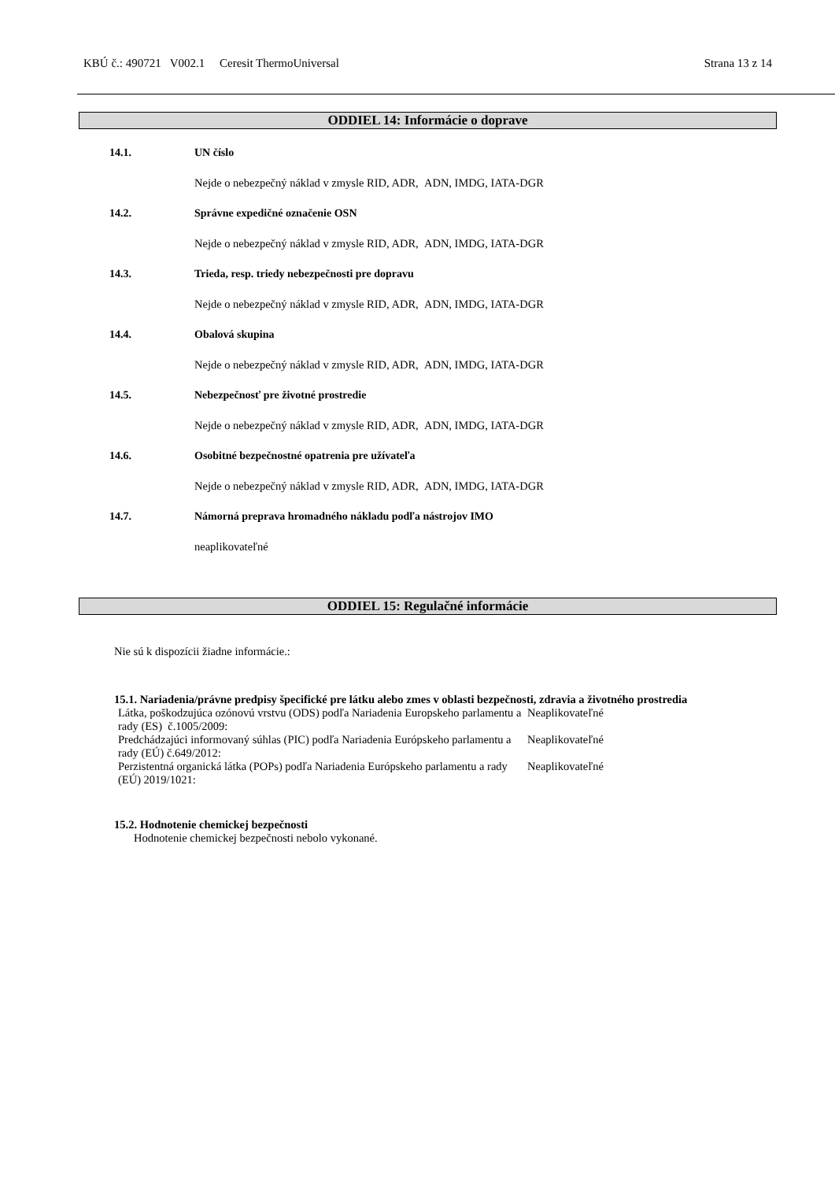KBÚ č.: 490721 V002.1 Ceresit ThermoUniversal Strana 13 z 14
ODDIEL 14: Informácie o doprave
14.1. UN číslo
Nejde o nebezpečný náklad v zmysle RID, ADR, ADN, IMDG, IATA-DGR
14.2. Správne expedičné označenie OSN
Nejde o nebezpečný náklad v zmysle RID, ADR, ADN, IMDG, IATA-DGR
14.3. Trieda, resp. triedy nebezpečnosti pre dopravu
Nejde o nebezpečný náklad v zmysle RID, ADR, ADN, IMDG, IATA-DGR
14.4. Obalová skupina
Nejde o nebezpečný náklad v zmysle RID, ADR, ADN, IMDG, IATA-DGR
14.5. Nebezpečnosť pre životné prostredie
Nejde o nebezpečný náklad v zmysle RID, ADR, ADN, IMDG, IATA-DGR
14.6. Osobitné bezpečnostné opatrenia pre užívateľa
Nejde o nebezpečný náklad v zmysle RID, ADR, ADN, IMDG, IATA-DGR
14.7. Námorná preprava hromadného nákladu podľa nástrojov IMO
neaplikovateľné
ODDIEL 15: Regulačné informácie
Nie sú k dispozícii žiadne informácie.:
15.1. Nariadenia/právne predpisy špecifické pre látku alebo zmes v oblasti bezpečnosti, zdravia a životného prostredia
Látka, poškodzujúca ozónovú vrstvu (ODS) podľa Nariadenia Europskeho parlamentu a rady (ES) č.1005/2009: Neaplikovateľné
Predchádzajúci informovaný súhlas (PIC) podľa Nariadenia Európskeho parlamentu a rady (EÚ) č.649/2012: Neaplikovateľné
Perzistentná organická látka (POPs) podľa Nariadenia Európskeho parlamentu a rady (EÚ) 2019/1021: Neaplikovateľné
15.2. Hodnotenie chemickej bezpečnosti
Hodnotenie chemickej bezpečnosti nebolo vykonané.